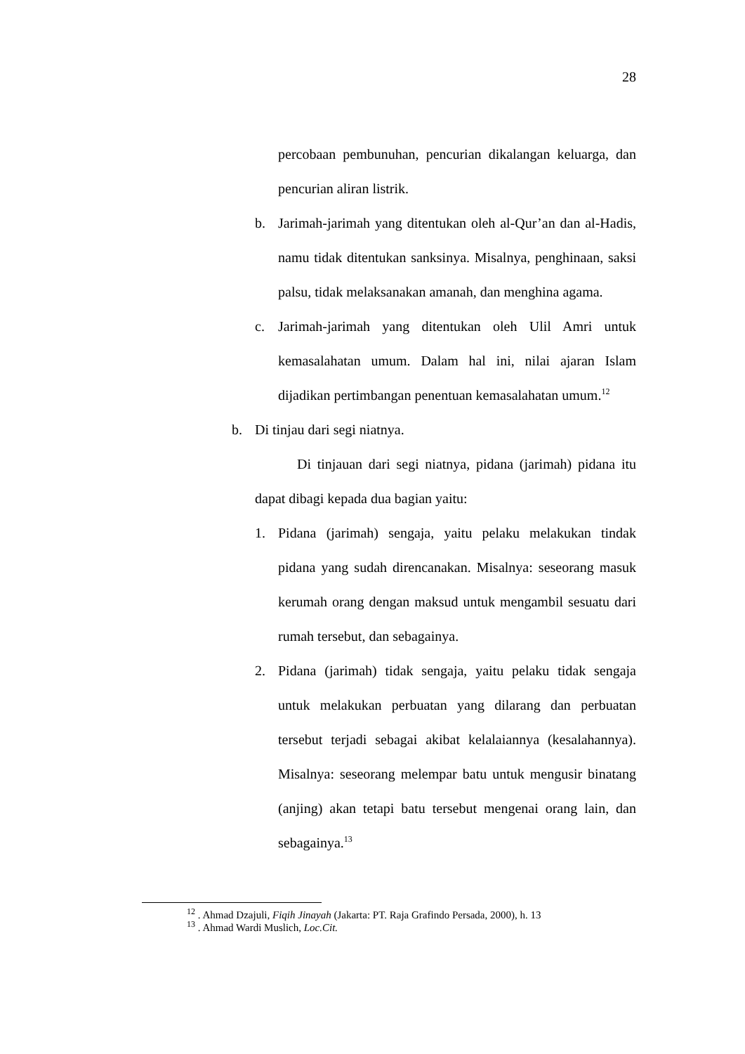28
percobaan pembunuhan, pencurian dikalangan keluarga, dan pencurian aliran listrik.
b. Jarimah-jarimah yang ditentukan oleh al-Qur’an dan al-Hadis, namu tidak ditentukan sanksinya. Misalnya, penghinaan, saksi palsu, tidak melaksanakan amanah, dan menghina agama.
c. Jarimah-jarimah yang ditentukan oleh Ulil Amri untuk kemasalahatan umum. Dalam hal ini, nilai ajaran Islam dijadikan pertimbangan penentuan kemasalahatan umum.<sup>12</sup>
b. Di tinjau dari segi niatnya.
Di tinjauan dari segi niatnya, pidana (jarimah) pidana itu dapat dibagi kepada dua bagian yaitu:
1. Pidana (jarimah) sengaja, yaitu pelaku melakukan tindak pidana yang sudah direncanakan. Misalnya: seseorang masuk kerumah orang dengan maksud untuk mengambil sesuatu dari rumah tersebut, dan sebagainya.
2. Pidana (jarimah) tidak sengaja, yaitu pelaku tidak sengaja untuk melakukan perbuatan yang dilarang dan perbuatan tersebut terjadi sebagai akibat kelalaiannya (kesalahannya). Misalnya: seseorang melempar batu untuk mengusir binatang (anjing) akan tetapi batu tersebut mengenai orang lain, dan sebagainya.<sup>13</sup>
<sup>12</sup> . Ahmad Dzajuli, Fiqih Jinayah (Jakarta: PT. Raja Grafindo Persada, 2000), h. 13
<sup>13</sup> . Ahmad Wardi Muslich, Loc.Cit.